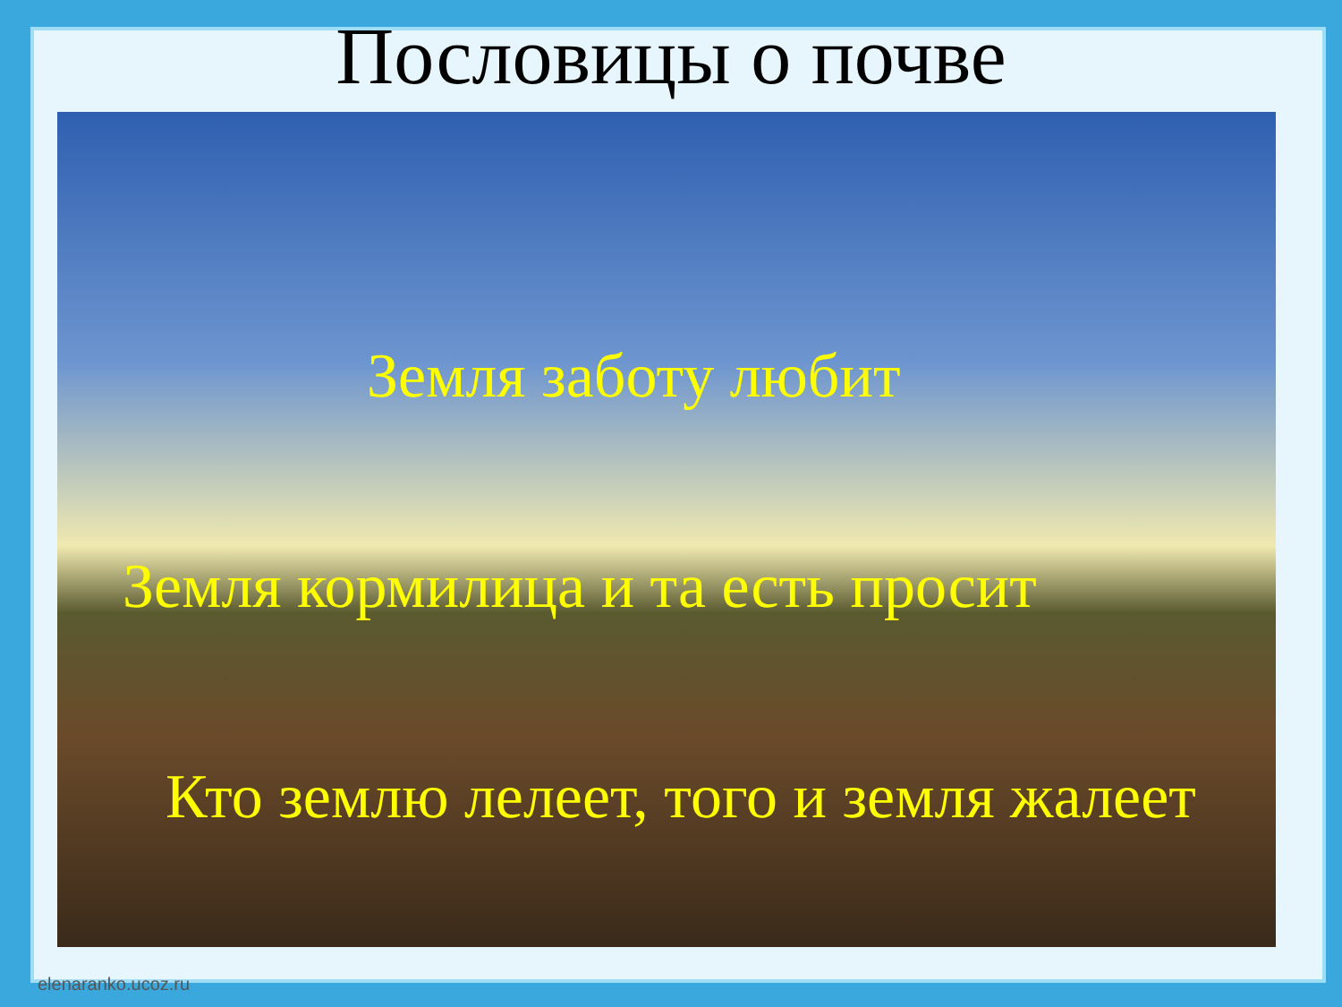Пословицы о почве
Земля заботу любит
Земля кормилица и та есть просит
Кто землю лелеет, того и земля жалеет
elenaranko.ucoz.ru